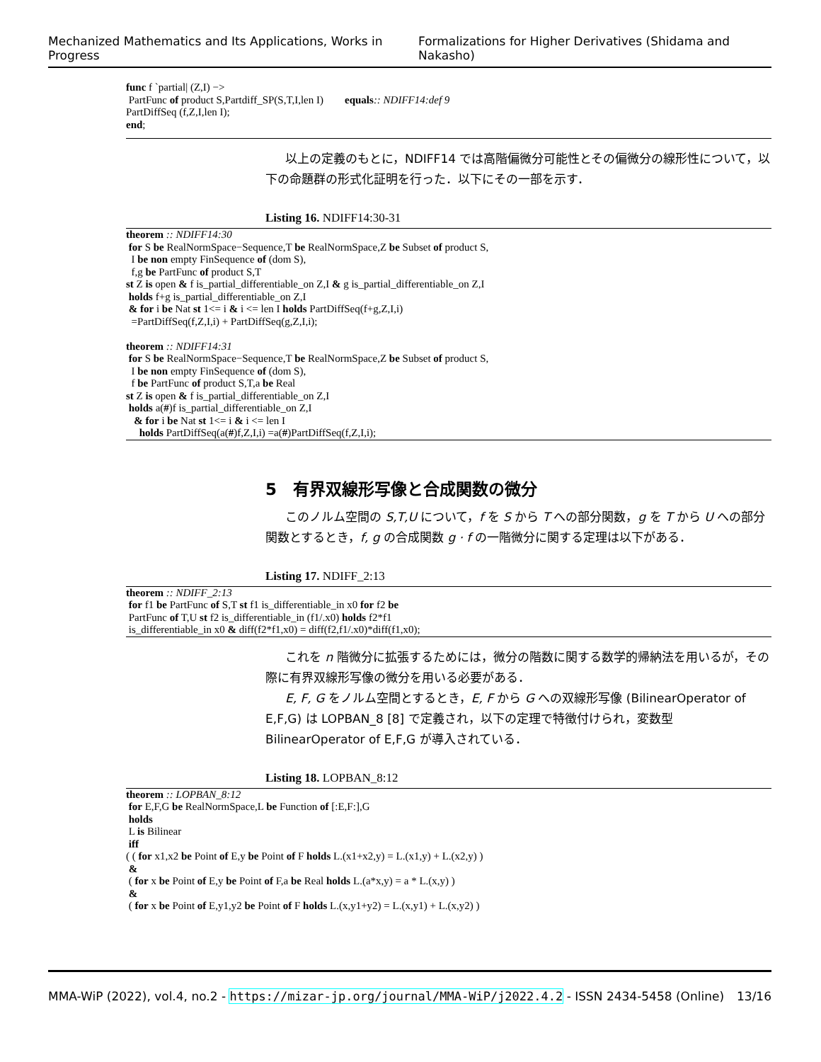Mechanized Mathematics and Its Applications, Works in Progress Formalizations for Higher Derivatives (Shidama and Nakasho)
func f `partial| (Z,I) −> PartFunc of product S,Partdiff_SP(S,T,I,len I) equals:: NDIFF14:def 9 PartDiffSeq (f,Z,I,len I); end;
以上の定義のもとに，NDIFF14 では高階偏微分可能性とその偏微分の線形性について，以下の命題群の形式化証明を行った．以下にその一部を示す．
Listing 16. NDIFF14:30-31
theorem :: NDIFF14:30 for S be RealNormSpace−Sequence,T be RealNormSpace,Z be Subset of product S, I be non empty FinSequence of (dom S), f,g be PartFunc of product S,T st Z is open & f is_partial_differentiable_on Z,I & g is_partial_differentiable_on Z,I holds f+g is_partial_differentiable_on Z,I & for i be Nat st 1<= i & i <= len I holds PartDiffSeq(f+g,Z,I,i) =PartDiffSeq(f,Z,I,i) + PartDiffSeq(g,Z,I,i); theorem :: NDIFF14:31 for S be RealNormSpace−Sequence,T be RealNormSpace,Z be Subset of product S, I be non empty FinSequence of (dom S), f be PartFunc of product S,T,a be Real st Z is open & f is_partial_differentiable_on Z,I holds a(#)f is_partial_differentiable_on Z,I & for i be Nat st 1<= i & i <= len I holds PartDiffSeq(a(#)f,Z,I,i) =a(#)PartDiffSeq(f,Z,I,i);
5　有界双線形写像と合成関数の微分
このノルム空間の S,T,U について，f を S から T への部分関数，g を T から U への部分関数とするとき，f, g の合成関数 g · f の一階微分に関する定理は以下がある．
Listing 17. NDIFF_2:13
theorem :: NDIFF_2:13 for f1 be PartFunc of S,T st f1 is_differentiable_in x0 for f2 be PartFunc of T,U st f2 is_differentiable_in (f1/.x0) holds f2*f1 is_differentiable_in x0 & diff(f2*f1,x0) = diff(f2,f1/.x0)*diff(f1,x0);
これを n 階微分に拡張するためには，微分の階数に関する数学的帰納法を用いるが，その際に有界双線形写像の微分を用いる必要がある．
E, F, G をノルム空間とするとき，E, F から G への双線形写像 (BilinearOperator of E,F,G) は LOPBAN_8 [8] で定義され，以下の定理で特徴付けられ，変数型 BilinearOperator of E,F,G が導入されている．
Listing 18. LOPBAN_8:12
theorem :: LOPBAN_8:12 for E,F,G be RealNormSpace,L be Function of [:E,F:],G holds L is Bilinear iff ( ( for x1,x2 be Point of E,y be Point of F holds L.(x1+x2,y) = L.(x1,y) + L.(x2,y) ) & ( for x be Point of E,y be Point of F,a be Real holds L.(a*x,y) = a * L.(x,y) ) & ( for x be Point of E,y1,y2 be Point of F holds L.(x,y1+y2) = L.(x,y1) + L.(x,y2) )
MMA-WiP (2022), vol.4, no.2 - https://mizar-jp.org/journal/MMA-WiP/j2022.4.2 - ISSN 2434-5458 (Online) 13/16